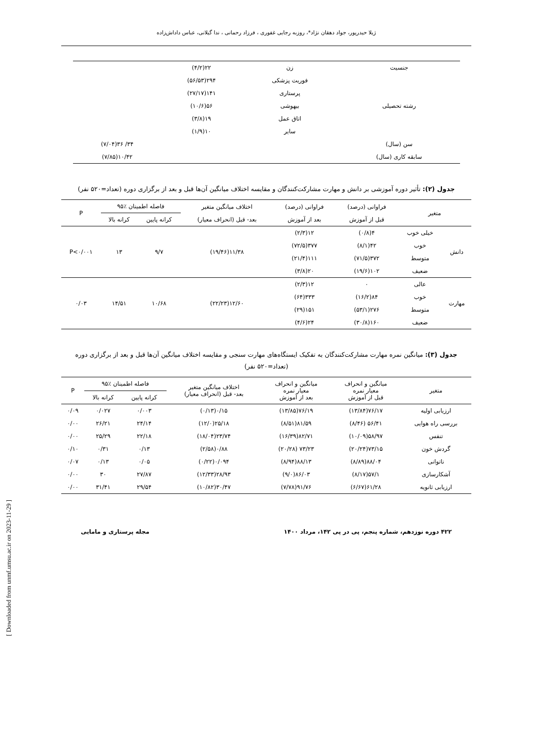ژیلا حیدرپور، جواد دهقان نژاد*، روزبه رجایی غفوری ، فرزاد رحمانی ، ندا گیلانی، عباس داداش‌زاده
| جنسیت | زن | ۲۲(۴/۲) | |
| رشته تحصیلی | فوریت پزشکی | ۲۹۴(۵۶/۵۳) | |
| | پرستاری | ۱۴۱(۲۷/۱۷) | |
| | بیهوشی | ۵۶(۱۰/۶) | |
| | اتاق عمل | ۱۹(۳/۸) | |
| | سایر | ۱۰(۱/۹) | |
| سن (سال) | | | ۳۴/ ۳۶(۷/۰۴) |
| سابقه کاری (سال) | | | ۱۰/۴۲(۷/۸۵) |
جدول (۲): تأثیر دوره آموزشی بر دانش و مهارت مشارکت‌کنندگان و مقایسه اختلاف میانگین آن‌ها قبل و بعد از برگزاری دوره (تعداد=۵۲۰ نفر)
| متغیر | | فراوانی (درصد) | فراوانی (درصد) | اختلاف میانگین متغیر | فاصله اطمینان ٪۹۵ | | P |
| --- | --- | --- | --- | --- | --- | --- | --- |
| | | قبل از آموزش | بعد از آموزش | بعد- قبل (انحراف معیار) | کرانه پایین | کرانه بالا | |
| دانش | خیلی خوب | ۴(۰/۸) | ۱۲(۲/۳) | ۱۱/۳۸(۱۹/۴۶) | ۹/۷ | ۱۳ | P<۰/۰۰۱ |
| | خوب | ۴۲(۸/۱) | ۳۷۷(۷۲/۵) | | | | |
| | متوسط | ۳۷۲(۷۱/۵) | ۱۱۱(۲۱/۴) | | | | |
| | ضعیف | ۱۰۲(۱۹/۶) | ۲۰(۳/۸) | | | | |
| مهارت | عالی | ۰ | ۱۲(۲/۳) | ۱۲/۶۰(۲۲/۲۳) | ۱۰/۶۸ | ۱۴/۵۱ | ۰/۰۳ |
| | خوب | ۸۴(۱۶/۲) | ۳۳۳(۶۴) | | | | |
| | متوسط | ۲۷۶(۵۳/۱) | ۱۵۱(۲۹) | | | | |
| | ضعیف | ۱۶۰(۳۰/۸) | ۲۴(۴/۶) | | | | |
جدول (۳): میانگین نمره مهارت مشارکت‌کنندگان به تفکیک ایستگاه‌های مهارت سنجی و مقایسه اختلاف میانگین آن‌ها قبل و بعد از برگزاری دوره (تعداد=۵۲۰ نفر)
| متغیر | میانگین و انحراف معیار نمره قبل از آموزش | میانگین و انحراف معیار نمره بعد از آموزش | اختلاف میانگین متغیر بعد- قبل (انحراف معیار) | فاصله اطمینان ٪۹۵ | | P |
| --- | --- | --- | --- | --- | --- | --- |
| | | | | کرانه پایین | کرانه بالا | |
| ارزیابی اولیه | ۷۶/۱۷(۱۳/۸۴) | ۷۶/۱۹(۱۳/۸۵) | ۰/۱۵(۰/۱۳) | ۰/۰۰۳ | ۰/۰۲۷ | ۰/۰۹ |
| بررسی راه هوایی | ۵۶/۴۱ (۸/۴۶) | ۸۱/۵۹(۸/۵۱) | ۲۵/۱۸(۱۲/۰) | ۲۴/۱۴ | ۲۶/۲۱ | ۰/۰۰ |
| تنفس | ۵۸/۹۷(۱۰/۰۹) | ۸۲/۷۱(۱۶/۳۹) | ۲۳/۷۴(۱۸/۰۴) | ۲۲/۱۸ | ۲۵/۲۹ | ۰/۰۰ |
| گردش خون | ۷۳/۱۵(۲۰/۲۴) | ۷۳/۲۳ (۲۰/۲۸) | ۰/۸۸(۲/۵۸) | ۰/۱۳ | ۰/۳۱ | ۰/۱۰ |
| ناتوانی | ۸۸/۰۴(۸/۸۹) | ۸۸/۱۳(۸/۹۴) | ۰/۰۹۴(۰/۲۲) | ۰/۰۵ | ۰/۱۳ | ۰/۰۷ |
| آشکارسازی | ۵۷/۱(۸/۱۷) | ۸۶/۰۳(۹/۰) | ۲۸/۹۳(۱۲/۳۳) | ۲۷/۸۷ | ۳۰ | ۰/۰۰ |
| ارزیابی ثانویه | ۶۱/۲۸(۶/۶۷) | ۹۱/۷۶(۷/۷۸) | ۳۰/۴۷(۱۰/۸۲) | ۲۹/۵۴ | ۳۱/۴۱ | ۰/۰۰ |
۴۲۲ دوره نوزدهم، شماره پنجم، پی در پی ۱۴۲، مرداد ۱۴۰۰ مجله پرستاری و مامایی
[ Downloaded from unmf.umsu.ac.ir on 2023-11-29 ]